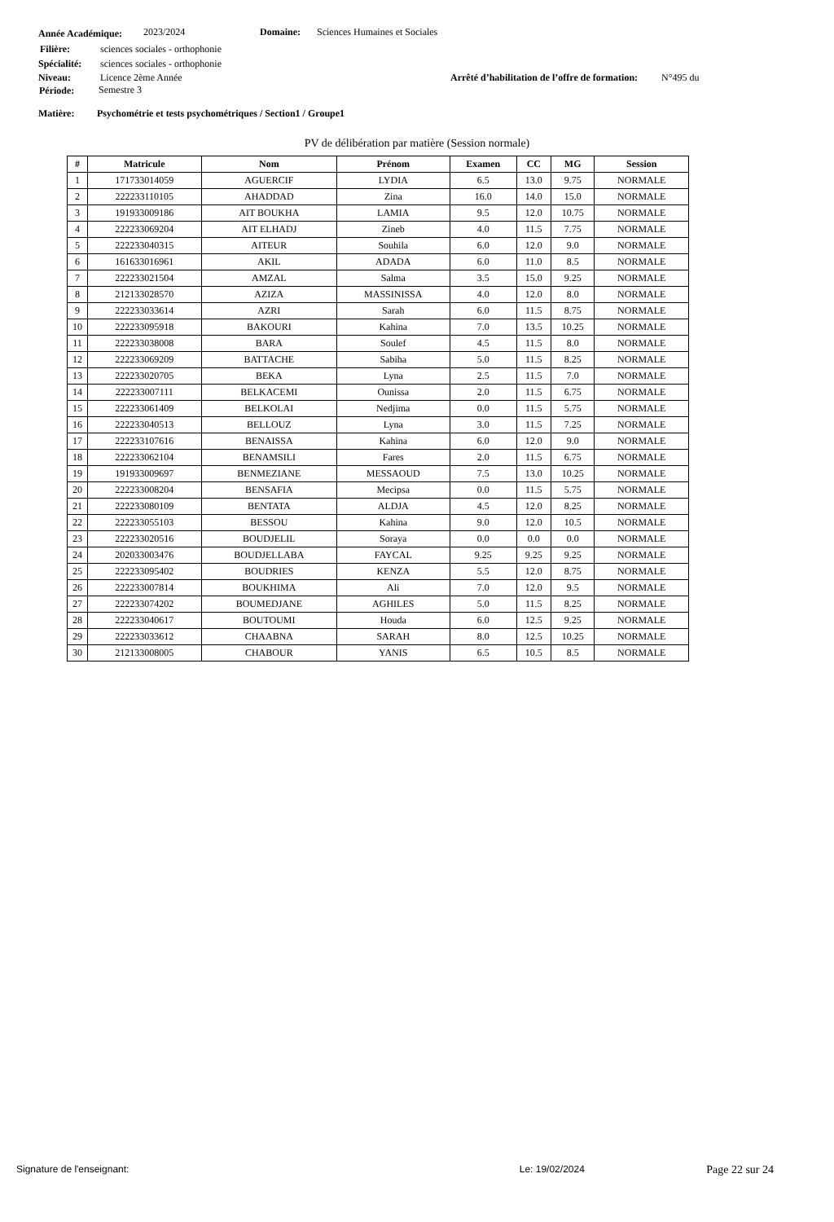Année Académique: 2023/2024 Domaine: Sciences Humaines et Sociales
Filière: sciences sociales - orthophonie
Spécialité: sciences sociales - orthophonie
Niveau: Licence 2ème Année Arrêté d’habilitation de l’offre de formation: N°495 du
Période: Semestre 3
Matière: Psychométrie et tests psychométriques / Section1 / Groupe1
PV de délibération par matière (Session normale)
| # | Matricule | Nom | Prénom | Examen | CC | MG | Session |
| --- | --- | --- | --- | --- | --- | --- | --- |
| 1 | 171733014059 | AGUERCIF | LYDIA | 6.5 | 13.0 | 9.75 | NORMALE |
| 2 | 222233110105 | AHADDAD | Zina | 16.0 | 14.0 | 15.0 | NORMALE |
| 3 | 191933009186 | AIT BOUKHA | LAMIA | 9.5 | 12.0 | 10.75 | NORMALE |
| 4 | 222233069204 | AIT ELHADJ | Zineb | 4.0 | 11.5 | 7.75 | NORMALE |
| 5 | 222233040315 | AITEUR | Souhila | 6.0 | 12.0 | 9.0 | NORMALE |
| 6 | 161633016961 | AKIL | ADADA | 6.0 | 11.0 | 8.5 | NORMALE |
| 7 | 222233021504 | AMZAL | Salma | 3.5 | 15.0 | 9.25 | NORMALE |
| 8 | 212133028570 | AZIZA | MASSINISSA | 4.0 | 12.0 | 8.0 | NORMALE |
| 9 | 222233033614 | AZRI | Sarah | 6.0 | 11.5 | 8.75 | NORMALE |
| 10 | 222233095918 | BAKOURI | Kahina | 7.0 | 13.5 | 10.25 | NORMALE |
| 11 | 222233038008 | BARA | Soulef | 4.5 | 11.5 | 8.0 | NORMALE |
| 12 | 222233069209 | BATTACHE | Sabiha | 5.0 | 11.5 | 8.25 | NORMALE |
| 13 | 222233020705 | BEKA | Lyna | 2.5 | 11.5 | 7.0 | NORMALE |
| 14 | 222233007111 | BELKACEMI | Ounissa | 2.0 | 11.5 | 6.75 | NORMALE |
| 15 | 222233061409 | BELKOLAI | Nedjima | 0.0 | 11.5 | 5.75 | NORMALE |
| 16 | 222233040513 | BELLOUZ | Lyna | 3.0 | 11.5 | 7.25 | NORMALE |
| 17 | 222233107616 | BENAISSA | Kahina | 6.0 | 12.0 | 9.0 | NORMALE |
| 18 | 222233062104 | BENAMSILI | Fares | 2.0 | 11.5 | 6.75 | NORMALE |
| 19 | 191933009697 | BENMEZIANE | MESSAOUD | 7.5 | 13.0 | 10.25 | NORMALE |
| 20 | 222233008204 | BENSAFIA | Mecipsa | 0.0 | 11.5 | 5.75 | NORMALE |
| 21 | 222233080109 | BENTATA | ALDJA | 4.5 | 12.0 | 8.25 | NORMALE |
| 22 | 222233055103 | BESSOU | Kahina | 9.0 | 12.0 | 10.5 | NORMALE |
| 23 | 222233020516 | BOUDJELIL | Soraya | 0.0 | 0.0 | 0.0 | NORMALE |
| 24 | 202033003476 | BOUDJELLABA | FAYCAL | 9.25 | 9.25 | 9.25 | NORMALE |
| 25 | 222233095402 | BOUDRIES | KENZA | 5.5 | 12.0 | 8.75 | NORMALE |
| 26 | 222233007814 | BOUKHIMA | Ali | 7.0 | 12.0 | 9.5 | NORMALE |
| 27 | 222233074202 | BOUMEDJANE | AGHILES | 5.0 | 11.5 | 8.25 | NORMALE |
| 28 | 222233040617 | BOUTOUMI | Houda | 6.0 | 12.5 | 9.25 | NORMALE |
| 29 | 222233033612 | CHAABNA | SARAH | 8.0 | 12.5 | 10.25 | NORMALE |
| 30 | 212133008005 | CHABOUR | YANIS | 6.5 | 10.5 | 8.5 | NORMALE |
Signature de l'enseignant: Le: 19/02/2024 Page 22 sur 24